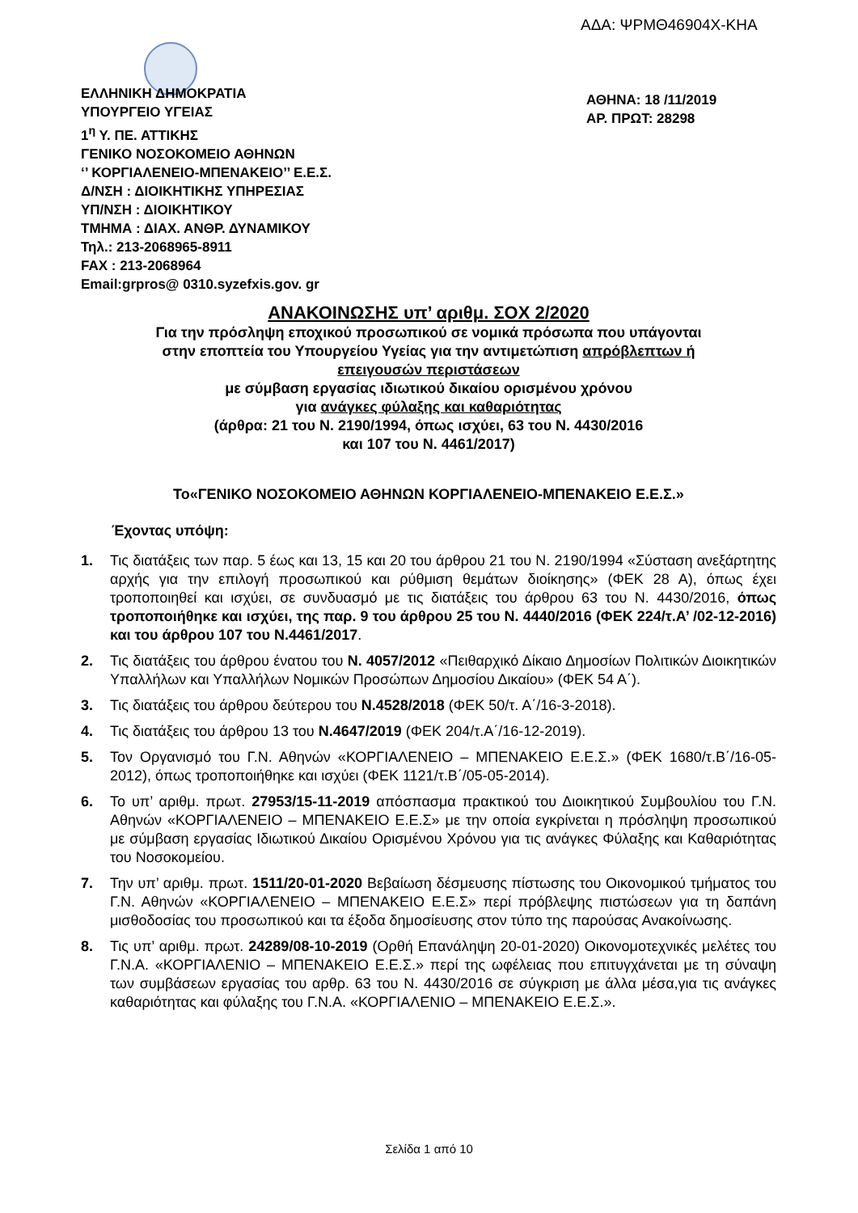ΑΔΑ: ΨΡΜΘ46904Χ-ΚΗΑ
ΕΛΛΗΝΙΚΗ ΔΗΜΟΚΡΑΤΙΑ
ΥΠΟΥΡΓΕΙΟ ΥΓΕΙΑΣ
1<sup>η</sup> Υ. ΠΕ. ΑΤΤΙΚΗΣ
ΓΕΝΙΚΟ ΝΟΣΟΚΟΜΕΙΟ ΑΘΗΝΩΝ
‘’ ΚΟΡΓΙΑΛΕΝΕΙΟ-ΜΠΕΝΑΚΕΙΟ’’ Ε.Ε.Σ.
Δ/ΝΣΗ : ΔΙΟΙΚΗΤΙΚΗΣ ΥΠΗΡΕΣΙΑΣ
ΥΠ/ΝΣΗ : ΔΙΟΙΚΗΤΙΚΟΥ
ΤΜΗΜΑ : ΔΙΑΧ. ΑΝΘΡ. ΔΥΝΑΜΙΚΟΥ
Τηλ.: 213-2068965-8911
FAX : 213-2068964
Email:grpros@ 0310.syzefxis.gov. gr
ΑΘΗΝΑ: 18 /11/2019
ΑΡ. ΠΡΩΤ: 28298
ΑΝΑΚΟΙΝΩΣΗΣ υπ’ αριθμ. ΣΟΧ 2/2020
Για την πρόσληψη εποχικού προσωπικού σε νομικά πρόσωπα που υπάγονται
στην εποπτεία του Υπουργείου Υγείας για την αντιμετώπιση απρόβλεπτων ή
επειγουσών περιστάσεων
με σύμβαση εργασίας ιδιωτικού δικαίου ορισμένου χρόνου
για ανάγκες φύλαξης και καθαριότητας
(άρθρα: 21 του Ν. 2190/1994, όπως ισχύει, 63 του Ν. 4430/2016
και 107 του Ν. 4461/2017)
Το«ΓΕΝΙΚΟ ΝΟΣΟΚΟΜΕΙΟ ΑΘΗΝΩΝ ΚΟΡΓΙΑΛΕΝΕΙΟ-ΜΠΕΝΑΚΕΙΟ Ε.Ε.Σ.»
Έχοντας υπόψη:
1. Τις διατάξεις των παρ. 5 έως και 13, 15 και 20 του άρθρου 21 του Ν. 2190/1994 «Σύσταση ανεξάρτητης αρχής για την επιλογή προσωπικού και ρύθμιση θεμάτων διοίκησης» (ΦΕΚ 28 Α), όπως έχει τροποποιηθεί και ισχύει, σε συνδυασμό με τις διατάξεις του άρθρου 63 του Ν. 4430/2016, όπως τροποποιήθηκε και ισχύει, της παρ. 9 του άρθρου 25 του Ν. 4440/2016 (ΦΕΚ 224/τ.Α’ /02-12-2016) και του άρθρου 107 του Ν.4461/2017.
2. Τις διατάξεις του άρθρου ένατου του Ν. 4057/2012 «Πειθαρχικό Δίκαιο Δημοσίων Πολιτικών Διοικητικών Υπαλλήλων και Υπαλλήλων Νομικών Προσώπων Δημοσίου Δικαίου» (ΦΕΚ 54 Α΄).
3. Τις διατάξεις του άρθρου δεύτερου του Ν.4528/2018 (ΦΕΚ 50/τ. Α΄/16-3-2018).
4. Τις διατάξεις του άρθρου 13 του Ν.4647/2019 (ΦΕΚ 204/τ.Α΄/16-12-2019).
5. Τον Οργανισμό του Γ.Ν. Αθηνών «ΚΟΡΓΙΑΛΕΝΕΙΟ – ΜΠΕΝΑΚΕΙΟ Ε.Ε.Σ.» (ΦΕΚ 1680/τ.Β΄/16-05-2012), όπως τροποποιήθηκε και ισχύει (ΦΕΚ 1121/τ.Β΄/05-05-2014).
6. Το υπ’ αριθμ. πρωτ. 27953/15-11-2019 απόσπασμα πρακτικού του Διοικητικού Συμβουλίου του Γ.Ν. Αθηνών «ΚΟΡΓΙΑΛΕΝΕΙΟ – ΜΠΕΝΑΚΕΙΟ Ε.Ε.Σ» με την οποία εγκρίνεται η πρόσληψη προσωπικού με σύμβαση εργασίας Ιδιωτικού Δικαίου Ορισμένου Χρόνου για τις ανάγκες Φύλαξης και Καθαριότητας του Νοσοκομείου.
7. Την υπ’ αριθμ. πρωτ. 1511/20-01-2020 Βεβαίωση δέσμευσης πίστωσης του Οικονομικού τμήματος του Γ.Ν. Αθηνών «ΚΟΡΓΙΑΛΕΝΕΙΟ – ΜΠΕΝΑΚΕΙΟ Ε.Ε.Σ» περί πρόβλεψης πιστώσεων για τη δαπάνη μισθοδοσίας του προσωπικού και τα έξοδα δημοσίευσης στον τύπο της παρούσας Ανακοίνωσης.
8. Τις υπ’ αριθμ. πρωτ. 24289/08-10-2019 (Ορθή Επανάληψη 20-01-2020) Οικονομοτεχνικές μελέτες του Γ.Ν.Α. «ΚΟΡΓΙΑΛΕΝΙΟ – ΜΠΕΝΑΚΕΙΟ Ε.Ε.Σ.» περί της ωφέλειας που επιτυγχάνεται με τη σύναψη των συμβάσεων εργασίας του αρθρ. 63 του Ν. 4430/2016 σε σύγκριση με άλλα μέσα,για τις ανάγκες καθαριότητας και φύλαξης του Γ.Ν.Α. «ΚΟΡΓΙΑΛΕΝΙΟ – ΜΠΕΝΑΚΕΙΟ Ε.Ε.Σ.».
Σελίδα 1 από 10